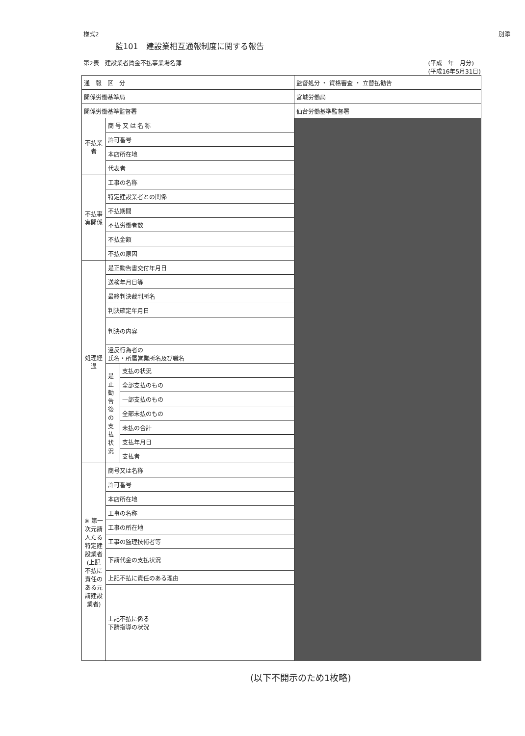様式2
別添
監101　建設業相互通報制度に関する報告
第2表　建設業者賃金不払事業場名簿 (平成　年　月分)
(平成16年5月31日)
| 通 報 区 分 | | | 監督処分 ・ 資格審査 ・ 立替払勧告 |
| 関係労働基準局 | | | 宮城労働局 |
| 関係労働基準監督署 | | | 仙台労働基準監督署 |
| 不払業者 | 商号又は名称 | | |
| | 許可番号 | | |
| | 本店所在地 | | |
| | 代表者 | | |
| 不払事実関係 | 工事の名称 | | |
| | 特定建設業者との関係 | | |
| | 不払期間 | | |
| | 不払労働者数 | | |
| | 不払金額 | | |
| | 不払の原因 | | |
| 処理経過 | 是正勧告書交付年月日 | | |
| | 送検年月日等 | | |
| | 最終判決裁判所名 | | |
| | 判決確定年月日 | | |
| | 判決の内容 | | |
| | 違反行為者の 氏名・所属営業所名及び職名 | | |
| | 是正勧告後の支払状況 | 支払の状況 | |
| | | 全部支払のもの | |
| | | 一部支払のもの | |
| | | 全部未払のもの | |
| | | 未払の合計 | |
| | | 支払年月日 | |
| | | 支払者 | |
| ※ 第一次元請人たる特定建設業者 (上記不払に責任のある元請建設業者) | 商号又は名称 | | |
| | 許可番号 | | |
| | 本店所在地 | | |
| | 工事の名称 | | |
| | 工事の所在地 | | |
| | 工事の監理技術者等 | | |
| | 下請代金の支払状況 | | |
| | 上記不払に責任のある理由 | | |
| | 上記不払に係る 下請指導の状況 | | |
(以下不開示のため1枚略)